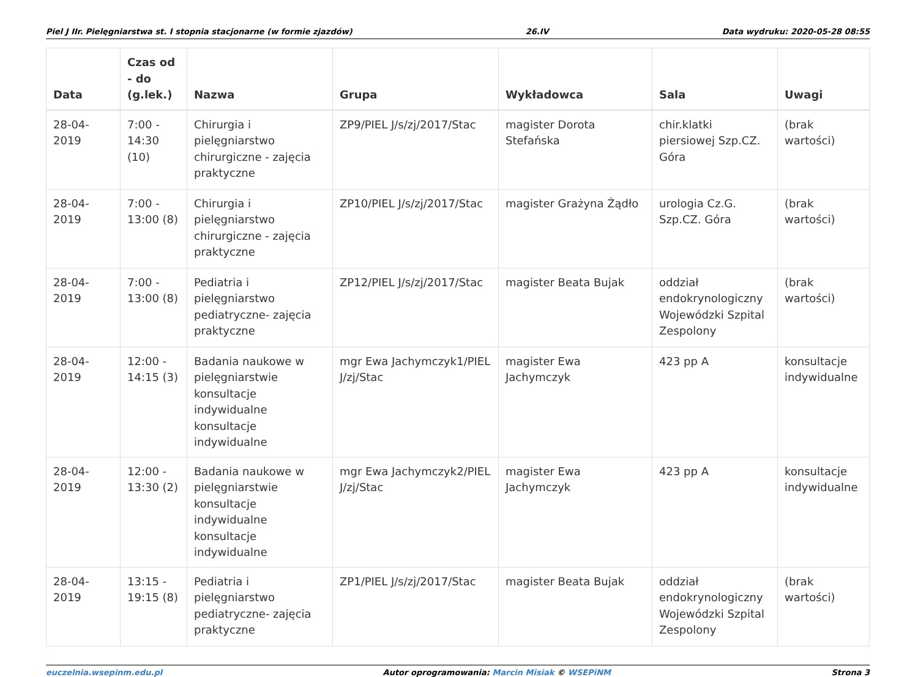Piel J IIr. Pielęgniarstwa st. I stopnia stacjonarne (w formie zjazdów) 26.IV Data wydruku: 2020-05-28 08:55
| Data | Czas od - do (g.lek.) | Nazwa | Grupa | Wykładowca | Sala | Uwagi |
| --- | --- | --- | --- | --- | --- | --- |
| 28-04-2019 | 7:00 - 14:30 (10) | Chirurgia i pielęgniarstwo chirurgiczne - zajęcia praktyczne | ZP9/PIEL J/s/zj/2017/Stac | magister Dorota Stefańska | chir.klatki piersiowej Szp.CZ. Góra | (brak wartości) |
| 28-04-2019 | 7:00 - 13:00 (8) | Chirurgia i pielęgniarstwo chirurgiczne - zajęcia praktyczne | ZP10/PIEL J/s/zj/2017/Stac | magister Grażyna Żądło | urologia Cz.G. Szp.CZ. Góra | (brak wartości) |
| 28-04-2019 | 7:00 - 13:00 (8) | Pediatria i pielęgniarstwo pediatryczne- zajęcia praktyczne | ZP12/PIEL J/s/zj/2017/Stac | magister Beata Bujak | oddział endokrynologiczny Wojewódzki Szpital Zespolony | (brak wartości) |
| 28-04-2019 | 12:00 - 14:15 (3) | Badania naukowe w pielęgniarstwie konsultacje indywidualne konsultacje indywidualne | mgr Ewa Jachymczyk1/PIEL J/zj/Stac | magister Ewa Jachymczyk | 423 pp A | konsultacje indywidualne |
| 28-04-2019 | 12:00 - 13:30 (2) | Badania naukowe w pielęgniarstwie konsultacje indywidualne konsultacje indywidualne | mgr Ewa Jachymczyk2/PIEL J/zj/Stac | magister Ewa Jachymczyk | 423 pp A | konsultacje indywidualne |
| 28-04-2019 | 13:15 - 19:15 (8) | Pediatria i pielęgniarstwo pediatryczne- zajęcia praktyczne | ZP1/PIEL J/s/zj/2017/Stac | magister Beata Bujak | oddział endokrynologiczny Wojewódzki Szpital Zespolony | (brak wartości) |
euczelnia.wsepinm.edu.pl Autor oprogramowania: Marcin Misiak © WSEPiNM Strona 3